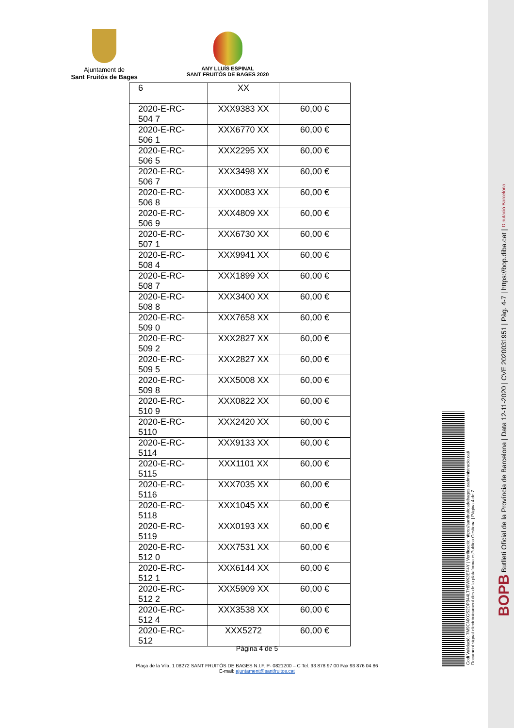Ajuntament de
Sant Fruitós de Bages
ANY LLUÍS ESPINAL
SANT FRUITÓS DE BAGES 2020
| 6 | XX | |
| 2020-E-RC-504 7 | XXX9383 XX | 60,00 € |
| 2020-E-RC-506 1 | XXX6770 XX | 60,00 € |
| 2020-E-RC-506 5 | XXX2295 XX | 60,00 € |
| 2020-E-RC-506 7 | XXX3498 XX | 60,00 € |
| 2020-E-RC-506 8 | XXX0083 XX | 60,00 € |
| 2020-E-RC-506 9 | XXX4809 XX | 60,00 € |
| 2020-E-RC-507 1 | XXX6730 XX | 60,00 € |
| 2020-E-RC-508 4 | XXX9941 XX | 60,00 € |
| 2020-E-RC-508 7 | XXX1899 XX | 60,00 € |
| 2020-E-RC-508 8 | XXX3400 XX | 60,00 € |
| 2020-E-RC-509 0 | XXX7658 XX | 60,00 € |
| 2020-E-RC-509 2 | XXX2827 XX | 60,00 € |
| 2020-E-RC-509 5 | XXX2827 XX | 60,00 € |
| 2020-E-RC-509 8 | XXX5008 XX | 60,00 € |
| 2020-E-RC-510 9 | XXX0822 XX | 60,00 € |
| 2020-E-RC-5110 | XXX2420 XX | 60,00 € |
| 2020-E-RC-5114 | XXX9133 XX | 60,00 € |
| 2020-E-RC-5115 | XXX1101 XX | 60,00 € |
| 2020-E-RC-5116 | XXX7035 XX | 60,00 € |
| 2020-E-RC-5118 | XXX1045 XX | 60,00 € |
| 2020-E-RC-5119 | XXX0193 XX | 60,00 € |
| 2020-E-RC-512 0 | XXX7531 XX | 60,00 € |
| 2020-E-RC-512 1 | XXX6144 XX | 60,00 € |
| 2020-E-RC-512 2 | XXX5909 XX | 60,00 € |
| 2020-E-RC-512 4 | XXX3538 XX | 60,00 € |
| 2020-E-RC-512 | XXX5272 | 60,00 € |
Pàgina 4 de 5
Plaça de la Vila, 1 08272 SANT FRUITÓS DE BAGES N.I.F. P- 0821200 – C Tel. 93 878 97 00 Fax 93 876 04 86
E-mail: ajuntament@santfruitos.cat
BOPB Butlletí Oficial de la Província de Barcelona | Data 12-11-2020 | CVE 2020031951 | Pàg. 4-7 | https://bop.diba.cat | Diputació Barcelona
Codi Validació: 7M9CNXGS2DP344LTH9WK3EF4Y | Verificació: https://santfruitosdebages.eadministracio.cat/
Document signat electrònicament des de la plataforma esPublico Gestiona | Pàgina 4 de 7